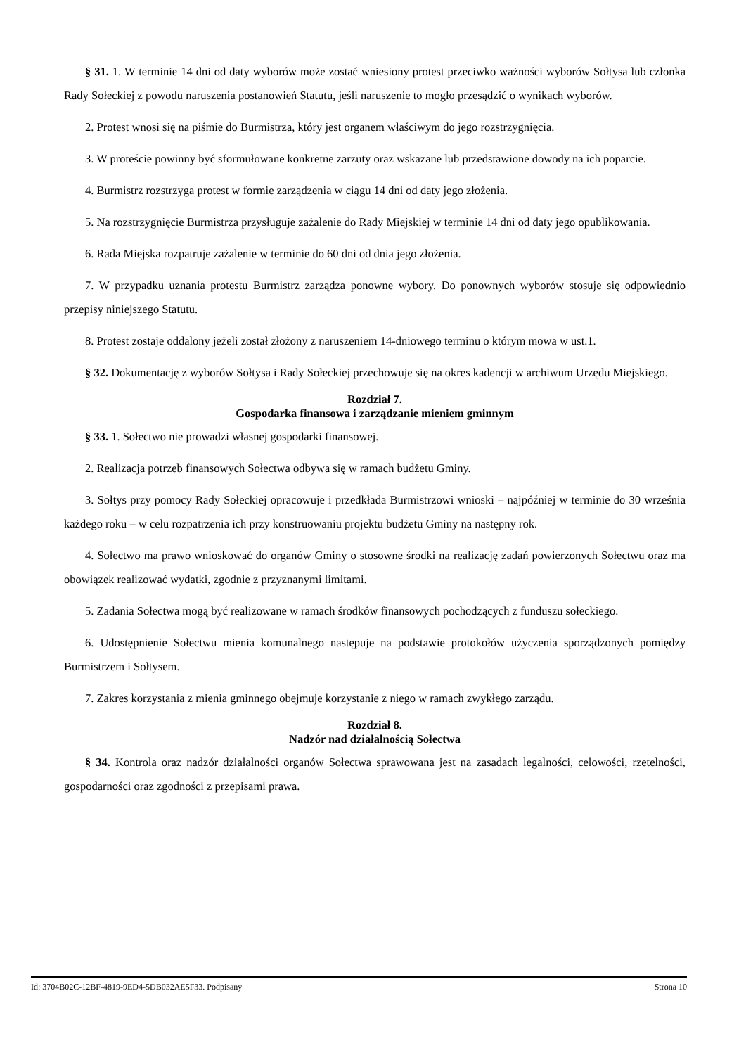§ 31. 1. W terminie 14 dni od daty wyborów może zostać wniesiony protest przeciwko ważności wyborów Sołtysa lub członka Rady Sołeckiej z powodu naruszenia postanowień Statutu, jeśli naruszenie to mogło przesądzić o wynikach wyborów.
2. Protest wnosi się na piśmie do Burmistrza, który jest organem właściwym do jego rozstrzygnięcia.
3. W proteście powinny być sformułowane konkretne zarzuty oraz wskazane lub przedstawione dowody na ich poparcie.
4. Burmistrz rozstrzyga protest w formie zarządzenia w ciągu 14 dni od daty jego złożenia.
5. Na rozstrzygnięcie Burmistrza przysługuje zażalenie do Rady Miejskiej w terminie 14 dni od daty jego opublikowania.
6. Rada Miejska rozpatruje zażalenie w terminie do 60 dni od dnia jego złożenia.
7. W przypadku uznania protestu Burmistrz zarządza ponowne wybory. Do ponownych wyborów stosuje się odpowiednio przepisy niniejszego Statutu.
8. Protest zostaje oddalony jeżeli został złożony z naruszeniem 14-dniowego terminu o którym mowa w ust.1.
§ 32. Dokumentację z wyborów Sołtysa i Rady Sołeckiej przechowuje się na okres kadencji w archiwum Urzędu Miejskiego.
Rozdział 7.
Gospodarka finansowa i zarządzanie mieniem gminnym
§ 33. 1. Sołectwo nie prowadzi własnej gospodarki finansowej.
2. Realizacja potrzeb finansowych Sołectwa odbywa się w ramach budżetu Gminy.
3. Sołtys przy pomocy Rady Sołeckiej opracowuje i przedkłada Burmistrzowi wnioski – najpóźniej w terminie do 30 września każdego roku – w celu rozpatrzenia ich przy konstruowaniu projektu budżetu Gminy na następny rok.
4. Sołectwo ma prawo wnioskować do organów Gminy o stosowne środki na realizację zadań powierzonych Sołectwu oraz ma obowiązek realizować wydatki, zgodnie z przyznanymi limitami.
5. Zadania Sołectwa mogą być realizowane w ramach środków finansowych pochodzących z funduszu sołeckiego.
6. Udostępnienie Sołectwu mienia komunalnego następuje na podstawie protokołów użyczenia sporządzonych pomiędzy Burmistrzem i Sołtysem.
7. Zakres korzystania z mienia gminnego obejmuje korzystanie z niego w ramach zwykłego zarządu.
Rozdział 8.
Nadzór nad działalnością Sołectwa
§ 34. Kontrola oraz nadzór działalności organów Sołectwa sprawowana jest na zasadach legalności, celowości, rzetelności, gospodarności oraz zgodności z przepisami prawa.
Id: 3704B02C-12BF-4819-9ED4-5DB032AE5F33. Podpisany Strona 10